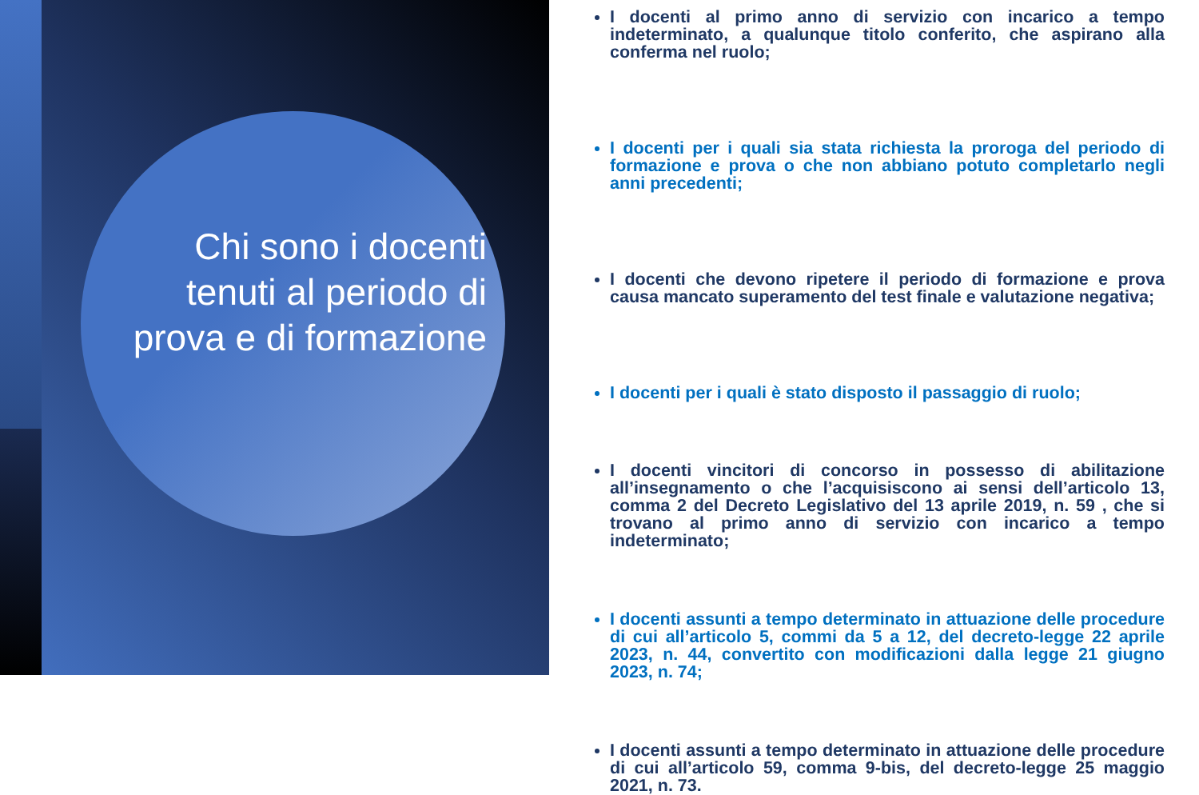Chi sono i docenti tenuti al periodo di prova e di formazione
I docenti al primo anno di servizio con incarico a tempo indeterminato, a qualunque titolo conferito, che aspirano alla conferma nel ruolo;
I docenti per i quali sia stata richiesta la proroga del periodo di formazione e prova o che non abbiano potuto completarlo negli anni precedenti;
I docenti che devono ripetere il periodo di formazione e prova causa mancato superamento del test finale e valutazione negativa;
I docenti per i quali è stato disposto il passaggio di ruolo;
I docenti vincitori di concorso in possesso di abilitazione all’insegnamento o che l’acquisiscono ai sensi dell’articolo 13, comma 2 del Decreto Legislativo del 13 aprile 2019, n. 59 , che si trovano al primo anno di servizio con incarico a tempo indeterminato;
I docenti assunti a tempo determinato in attuazione delle procedure di cui all’articolo 5, commi da 5 a 12, del decreto-legge 22 aprile 2023, n. 44, convertito con modificazioni dalla legge 21 giugno 2023, n. 74;
I docenti assunti a tempo determinato in attuazione delle procedure di cui all’articolo 59, comma 9-bis, del decreto-legge 25 maggio 2021, n. 73.